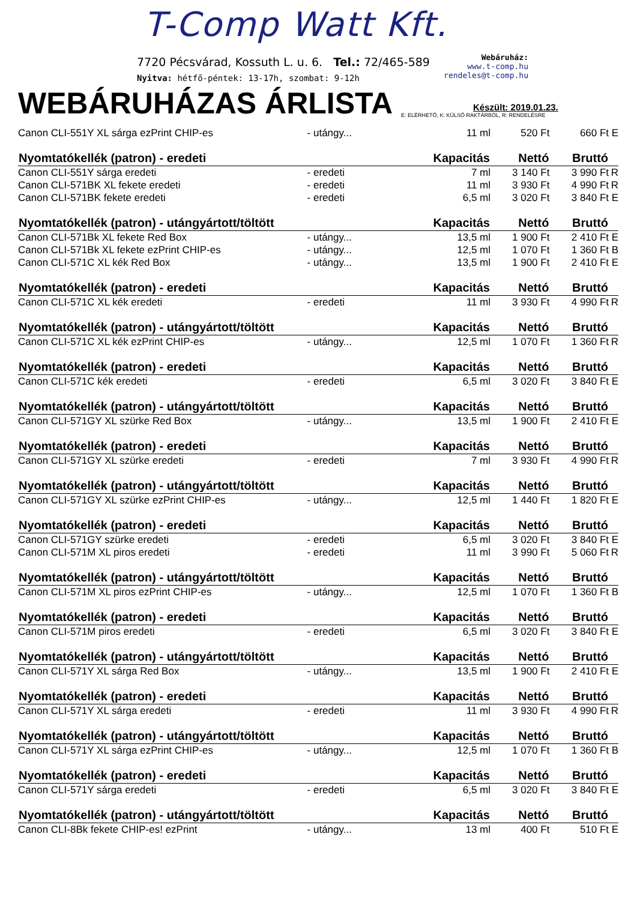T-Comp Watt Kft.
7720 Pécsvárad, Kossuth L. u. 6. Tel.: 72/465-589
Nyitva: hétfő-péntek: 13-17h, szombat: 9-12h
Webáruház:
www.t-comp.hu
rendeles@t-comp.hu
WEBÁRUHÁZAS ÁRLISTA
Készült: 2019.01.23.
E: ELÉRHETŐ, K: KÜLSŐ RAKTÁRBÓL, R: RENDELÉSRE
| Canon CLI-551Y XL sárga ezPrint CHIP-es | - utángy... | 11 ml | 520 Ft | 660 Ft | E |
| Nyomtatókellék (patron) - eredeti | | Kapacitás | Nettó | Bruttó | |
| Canon CLI-551Y sárga eredeti | - eredeti | 7 ml | 3 140 Ft | 3 990 Ft | R |
| Canon CLI-571BK XL fekete eredeti | - eredeti | 11 ml | 3 930 Ft | 4 990 Ft | R |
| Canon CLI-571BK fekete eredeti | - eredeti | 6,5 ml | 3 020 Ft | 3 840 Ft | E |
| Nyomtatókellék (patron) - utángyártott/töltött | | Kapacitás | Nettó | Bruttó | |
| Canon CLI-571Bk XL fekete Red Box | - utángy... | 13,5 ml | 1 900 Ft | 2 410 Ft | E |
| Canon CLI-571Bk XL fekete ezPrint CHIP-es | - utángy... | 12,5 ml | 1 070 Ft | 1 360 Ft | B |
| Canon CLI-571C XL kék Red Box | - utángy... | 13,5 ml | 1 900 Ft | 2 410 Ft | E |
| Nyomtatókellék (patron) - eredeti | | Kapacitás | Nettó | Bruttó | |
| Canon CLI-571C XL kék eredeti | - eredeti | 11 ml | 3 930 Ft | 4 990 Ft | R |
| Nyomtatókellék (patron) - utángyártott/töltött | | Kapacitás | Nettó | Bruttó | |
| Canon CLI-571C XL kék ezPrint CHIP-es | - utángy... | 12,5 ml | 1 070 Ft | 1 360 Ft | R |
| Nyomtatókellék (patron) - eredeti | | Kapacitás | Nettó | Bruttó | |
| Canon CLI-571C kék eredeti | - eredeti | 6,5 ml | 3 020 Ft | 3 840 Ft | E |
| Nyomtatókellék (patron) - utángyártott/töltött | | Kapacitás | Nettó | Bruttó | |
| Canon CLI-571GY XL szürke Red Box | - utángy... | 13,5 ml | 1 900 Ft | 2 410 Ft | E |
| Nyomtatókellék (patron) - eredeti | | Kapacitás | Nettó | Bruttó | |
| Canon CLI-571GY XL szürke eredeti | - eredeti | 7 ml | 3 930 Ft | 4 990 Ft | R |
| Nyomtatókellék (patron) - utángyártott/töltött | | Kapacitás | Nettó | Bruttó | |
| Canon CLI-571GY XL szürke ezPrint CHIP-es | - utángy... | 12,5 ml | 1 440 Ft | 1 820 Ft | E |
| Nyomtatókellék (patron) - eredeti | | Kapacitás | Nettó | Bruttó | |
| Canon CLI-571GY szürke eredeti | - eredeti | 6,5 ml | 3 020 Ft | 3 840 Ft | E |
| Canon CLI-571M XL piros eredeti | - eredeti | 11 ml | 3 990 Ft | 5 060 Ft | R |
| Nyomtatókellék (patron) - utángyártott/töltött | | Kapacitás | Nettó | Bruttó | |
| Canon CLI-571M XL piros ezPrint CHIP-es | - utángy... | 12,5 ml | 1 070 Ft | 1 360 Ft | B |
| Nyomtatókellék (patron) - eredeti | | Kapacitás | Nettó | Bruttó | |
| Canon CLI-571M piros eredeti | - eredeti | 6,5 ml | 3 020 Ft | 3 840 Ft | E |
| Nyomtatókellék (patron) - utángyártott/töltött | | Kapacitás | Nettó | Bruttó | |
| Canon CLI-571Y XL sárga Red Box | - utángy... | 13,5 ml | 1 900 Ft | 2 410 Ft | E |
| Nyomtatókellék (patron) - eredeti | | Kapacitás | Nettó | Bruttó | |
| Canon CLI-571Y XL sárga eredeti | - eredeti | 11 ml | 3 930 Ft | 4 990 Ft | R |
| Nyomtatókellék (patron) - utángyártott/töltött | | Kapacitás | Nettó | Bruttó | |
| Canon CLI-571Y XL sárga ezPrint CHIP-es | - utángy... | 12,5 ml | 1 070 Ft | 1 360 Ft | B |
| Nyomtatókellék (patron) - eredeti | | Kapacitás | Nettó | Bruttó | |
| Canon CLI-571Y sárga eredeti | - eredeti | 6,5 ml | 3 020 Ft | 3 840 Ft | E |
| Nyomtatókellék (patron) - utángyártott/töltött | | Kapacitás | Nettó | Bruttó | |
| Canon CLI-8Bk fekete CHIP-es! ezPrint | - utángy... | 13 ml | 400 Ft | 510 Ft | E |